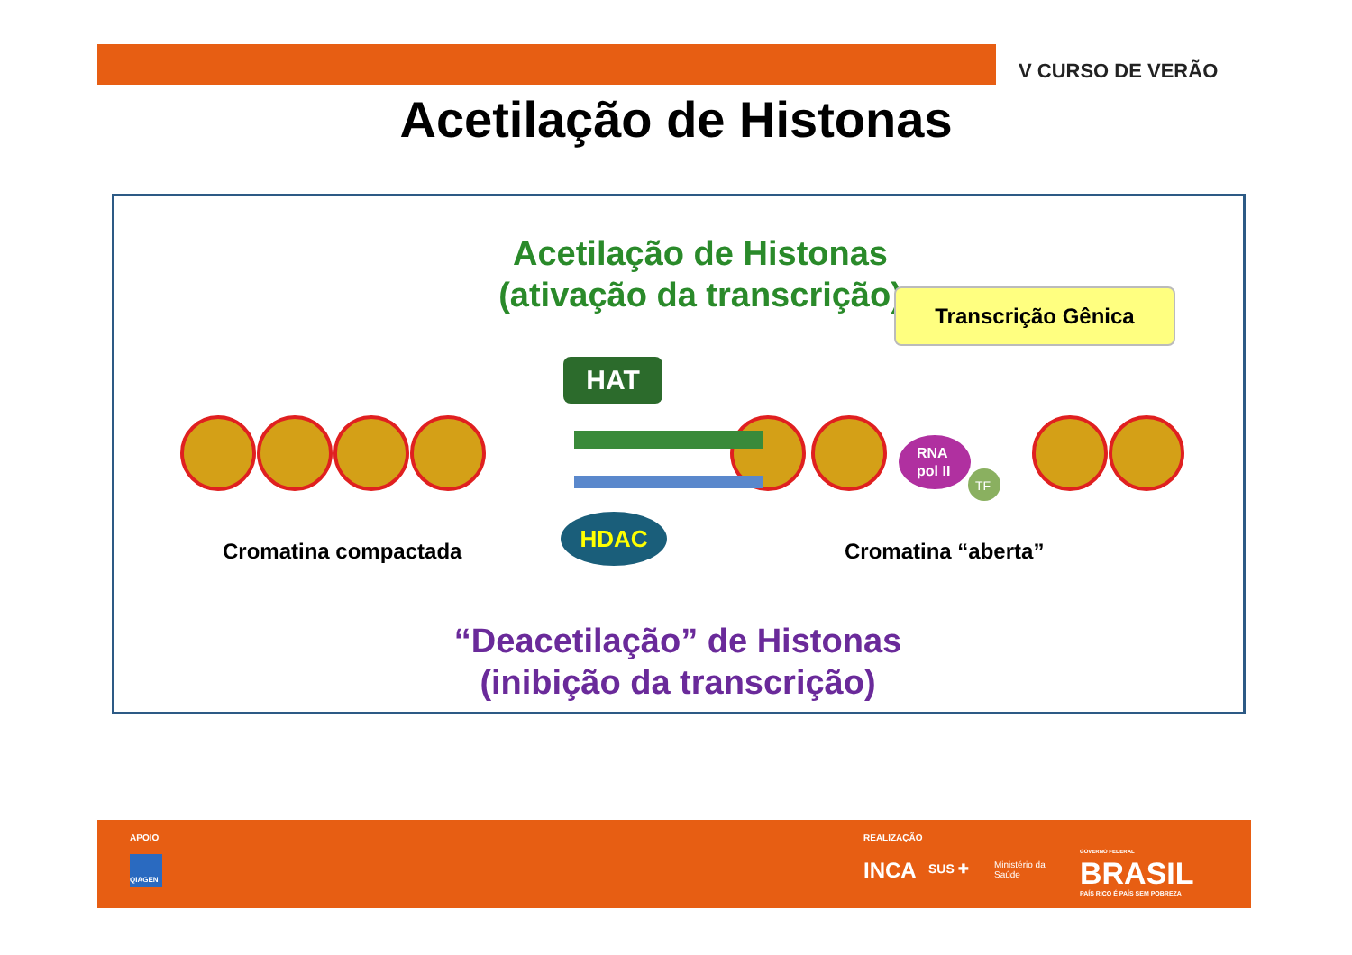V CURSO DE VERÃO
Acetilação de Histonas
Acetilação de Histonas
(ativação da transcrição)
Transcrição Gênica
HAT
RNA
pol II
TF
HDAC
Cromatina compactada Cromatina “aberta”
“Deacetilação” de Histonas
(inibição da transcrição)
APOIO
QIAGEN
REALIZAÇÃO
INCA SUS ✚
Ministério da
Saúde
GOVERNO FEDERAL
BRASIL
PAÍS RICO É PAÍS SEM POBREZA